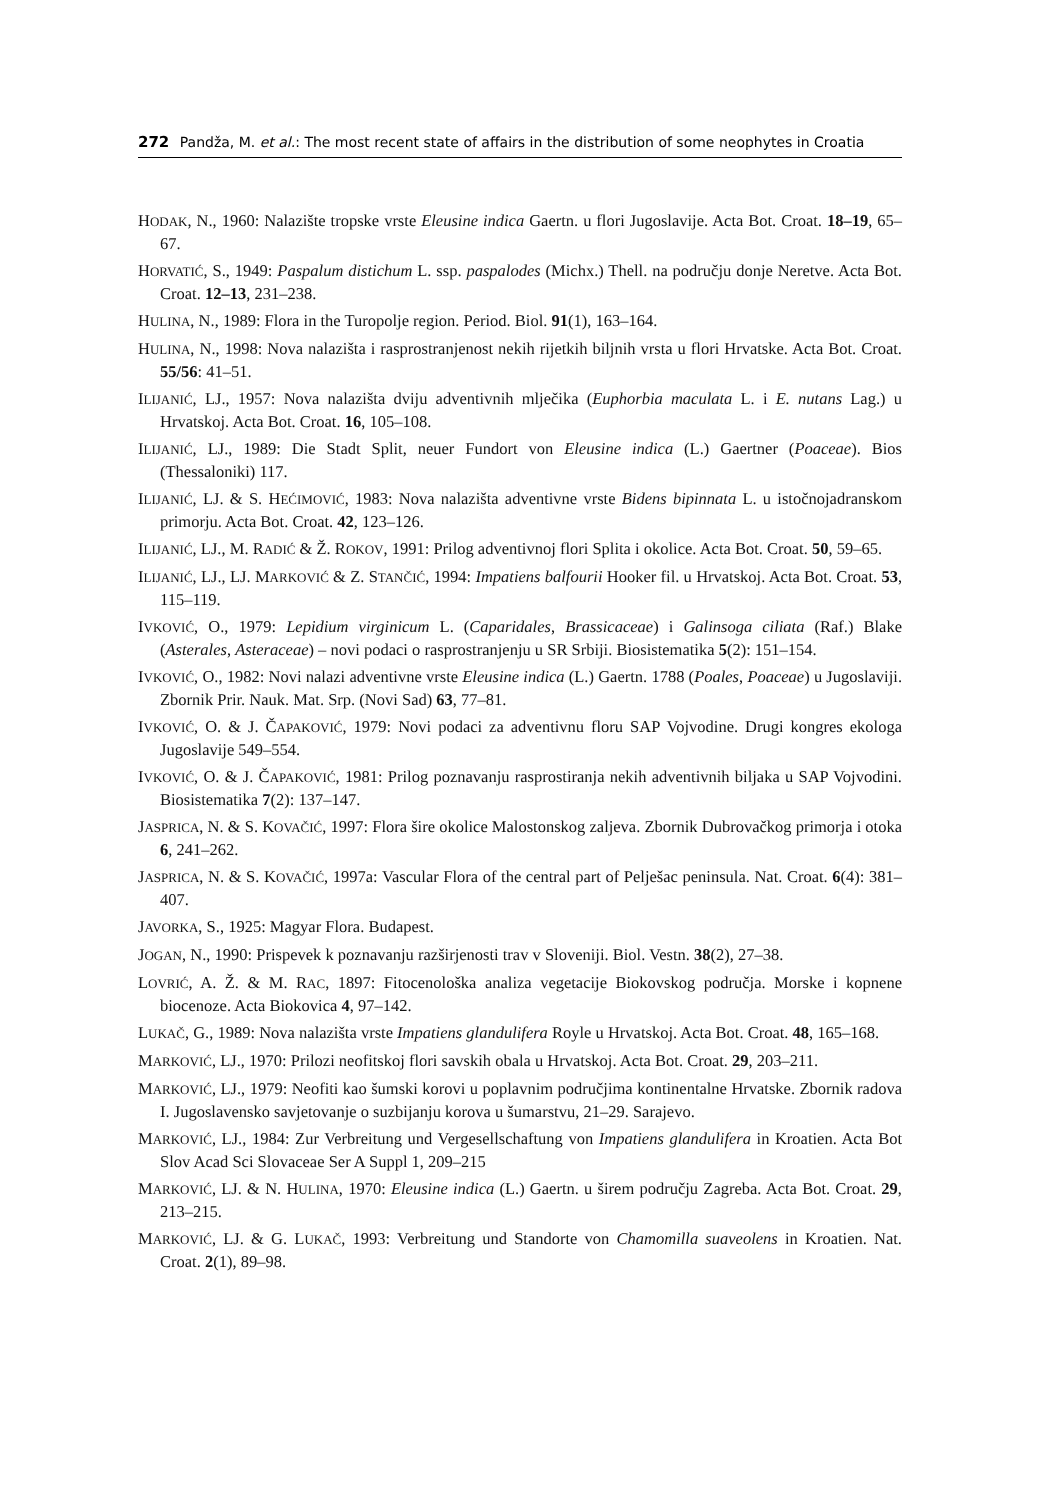272 Pandža, M. et al.: The most recent state of affairs in the distribution of some neophytes in Croatia
HODAK, N., 1960: Nalazište tropske vrste Eleusine indica Gaertn. u flori Jugoslavije. Acta Bot. Croat. 18–19, 65–67.
HORVATIĆ, S., 1949: Paspalum distichum L. ssp. paspalodes (Michx.) Thell. na području donje Neretve. Acta Bot. Croat. 12–13, 231–238.
HULINA, N., 1989: Flora in the Turopolje region. Period. Biol. 91(1), 163–164.
HULINA, N., 1998: Nova nalazišta i rasprostranjenost nekih rijetkih biljnih vrsta u flori Hrvatske. Acta Bot. Croat. 55/56: 41–51.
ILIJANIĆ, LJ., 1957: Nova nalazišta dviju adventivnih mlječika (Euphorbia maculata L. i E. nutans Lag.) u Hrvatskoj. Acta Bot. Croat. 16, 105–108.
ILIJANIĆ, LJ., 1989: Die Stadt Split, neuer Fundort von Eleusine indica (L.) Gaertner (Poaceae). Bios (Thessaloniki) 117.
ILIJANIĆ, LJ. & S. HEĆIMOVIĆ, 1983: Nova nalazišta adventivne vrste Bidens bipinnata L. u istočnojadranskom primorju. Acta Bot. Croat. 42, 123–126.
ILIJANIĆ, LJ., M. RADIĆ & Ž. ROKOV, 1991: Prilog adventivnoj flori Splita i okolice. Acta Bot. Croat. 50, 59–65.
ILIJANIĆ, LJ., LJ. MARKOVIĆ & Z. STANČIĆ, 1994: Impatiens balfourii Hooker fil. u Hrvatskoj. Acta Bot. Croat. 53, 115–119.
IVKOVIĆ, O., 1979: Lepidium virginicum L. (Caparidales, Brassicaceae) i Galinsoga ciliata (Raf.) Blake (Asterales, Asteraceae) – novi podaci o rasprostranjenju u SR Srbiji. Biosistematika 5(2): 151–154.
IVKOVIĆ, O., 1982: Novi nalazi adventivne vrste Eleusine indica (L.) Gaertn. 1788 (Poales, Poaceae) u Jugoslaviji. Zbornik Prir. Nauk. Mat. Srp. (Novi Sad) 63, 77–81.
IVKOVIĆ, O. & J. ČAPAKOVIĆ, 1979: Novi podaci za adventivnu floru SAP Vojvodine. Drugi kongres ekologa Jugoslavije 549–554.
IVKOVIĆ, O. & J. ČAPAKOVIĆ, 1981: Prilog poznavanju rasprostiranja nekih adventivnih biljaka u SAP Vojvodini. Biosistematika 7(2): 137–147.
JASPRICA, N. & S. KOVAČIĆ, 1997: Flora šire okolice Malostonskog zaljeva. Zbornik Dubrovačkog primorja i otoka 6, 241–262.
JASPRICA, N. & S. KOVAČIĆ, 1997a: Vascular Flora of the central part of Pelješac peninsula. Nat. Croat. 6(4): 381–407.
JAVORKA, S., 1925: Magyar Flora. Budapest.
JOGAN, N., 1990: Prispevek k poznavanju razširjenosti trav v Sloveniji. Biol. Vestn. 38(2), 27–38.
LOVRIĆ, A. Ž. & M. RAC, 1897: Fitocenološka analiza vegetacije Biokovskog područja. Morske i kopnene biocenoze. Acta Biokovica 4, 97–142.
LUKAČ, G., 1989: Nova nalazišta vrste Impatiens glandulifera Royle u Hrvatskoj. Acta Bot. Croat. 48, 165–168.
MARKOVIĆ, LJ., 1970: Prilozi neofitskoj flori savskih obala u Hrvatskoj. Acta Bot. Croat. 29, 203–211.
MARKOVIĆ, LJ., 1979: Neofiti kao šumski korovi u poplavnim područjima kontinentalne Hrvatske. Zbornik radova I. Jugoslavensko savjetovanje o suzbijanju korova u šumarstvu, 21–29. Sarajevo.
MARKOVIĆ, LJ., 1984: Zur Verbreitung und Vergesellschaftung von Impatiens glandulifera in Kroatien. Acta Bot Slov Acad Sci Slovaceae Ser A Suppl 1, 209–215
MARKOVIĆ, LJ. & N. HULINA, 1970: Eleusine indica (L.) Gaertn. u širem području Zagreba. Acta Bot. Croat. 29, 213–215.
MARKOVIĆ, LJ. & G. LUKAČ, 1993: Verbreitung und Standorte von Chamomilla suaveolens in Kroatien. Nat. Croat. 2(1), 89–98.